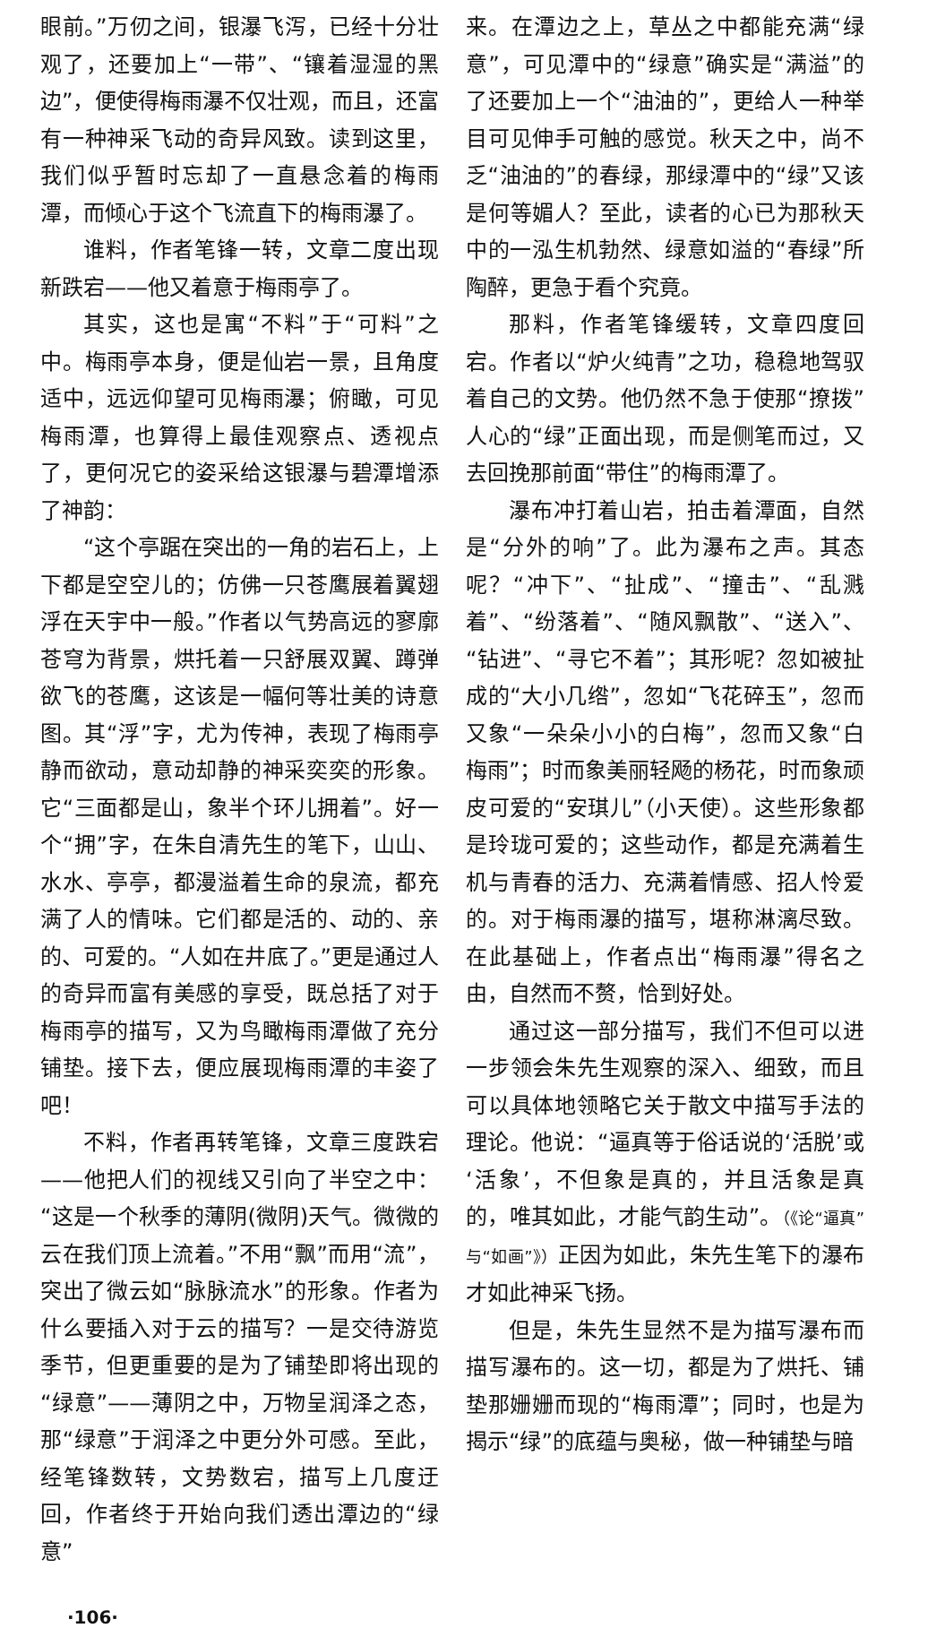眼前。”万仞之间，银瀑飞泻，已经十分壮观了，还要加上“一带”、“镶着湿湿的黑边”，便使得梅雨瀑不仅壮观，而且，还富有一种神采飞动的奇异风致。读到这里，我们似乎暂时忘却了一直悬念着的梅雨潭，而倾心于这个飞流直下的梅雨瀑了。
谁料，作者笔锋一转，文章二度出现新跌宕——他又着意于梅雨亭了。
其实，这也是寓“不料”于“可料”之中。梅雨亭本身，便是仙岩一景，且角度适中，远远仰望可见梅雨瀑；俯瞰，可见梅雨潭，也算得上最佳观察点、透视点了，更何况它的姿采给这银瀑与碧潭增添了神韵：
“这个亭踞在突出的一角的岩石上，上下都是空空儿的；仿佛一只苍鹰展着翼翅浮在天宇中一般。”作者以气势高远的寥廓苍穹为背景，烘托着一只舒展双翼、蹲弹欲飞的苍鹰，这该是一幅何等壮美的诗意图。其“浮”字，尤为传神，表现了梅雨亭静而欲动，意动却静的神采奕奕的形象。它“三面都是山，象半个环儿拥着”。好一个“拥”字，在朱自清先生的笔下，山山、水水、亭亭，都漫溢着生命的泉流，都充满了人的情味。它们都是活的、动的、亲的、可爱的。“人如在井底了。”更是通过人的奇异而富有美感的享受，既总括了对于梅雨亭的描写，又为鸟瞰梅雨潭做了充分铺垫。接下去，便应展现梅雨潭的丰姿了吧！
不料，作者再转笔锋，文章三度跌宕——他把人们的视线又引向了半空之中：“这是一个秋季的薄阴(微阴)天气。微微的云在我们顶上流着。”不用“飘”而用“流”，突出了微云如“脉脉流水”的形象。作者为什么要插入对于云的描写？一是交待游览季节，但更重要的是为了铺垫即将出现的“绿意”——薄阴之中，万物呈润泽之态，那“绿意”于润泽之中更分外可感。至此，经笔锋数转，文势数宕，描写上几度迂回，作者终于开始向我们透出潭边的“绿意”
来。在潭边之上，草丛之中都能充满“绿意”，可见潭中的“绿意”确实是“满溢”的了还要加上一个“油油的”，更给人一种举目可见伸手可触的感觉。秋天之中，尚不乏“油油的”的春绿，那绿潭中的“绿”又该是何等媚人？至此，读者的心已为那秋天中的一泓生机勃然、绿意如溢的“春绿”所陶醉，更急于看个究竟。
那料，作者笔锋缓转，文章四度回宕。作者以“炉火纯青”之功，稳稳地驾驭着自己的文势。他仍然不急于使那“撩拨”人心的“绿”正面出现，而是侧笔而过，又去回挽那前面“带住”的梅雨潭了。
瀑布冲打着山岩，拍击着潭面，自然是“分外的响”了。此为瀑布之声。其态呢？“冲下”、“扯成”、“撞击”、“乱溅着”、“纷落着”、“随风飘散”、“送入”、“钻进”、“寻它不着”；其形呢？忽如被扯成的“大小几绺”，忽如“飞花碎玉”，忽而又象“一朵朵小小的白梅”，忽而又象“白梅雨”；时而象美丽轻飏的杨花，时而象顽皮可爱的“安琪儿”（小天使）。这些形象都是玲珑可爱的；这些动作，都是充满着生机与青春的活力、充满着情感、招人怜爱的。对于梅雨瀑的描写，堪称淋漓尽致。在此基础上，作者点出“梅雨瀑”得名之由，自然而不赘，恰到好处。
通过这一部分描写，我们不但可以进一步领会朱先生观察的深入、细致，而且可以具体地领略它关于散文中描写手法的理论。他说：“逼真等于俗话说的‘活脱’或‘活象’，不但象是真的，并且活象是真的，唯其如此，才能气韵生动”。（《论“逼真”与“如画”》）正因为如此，朱先生笔下的瀑布才如此神采飞扬。
但是，朱先生显然不是为描写瀑布而描写瀑布的。这一切，都是为了烘托、铺垫那姗姗而现的“梅雨潭”；同时，也是为揭示“绿”的底蕴与奥秘，做一种铺垫与暗
·106·